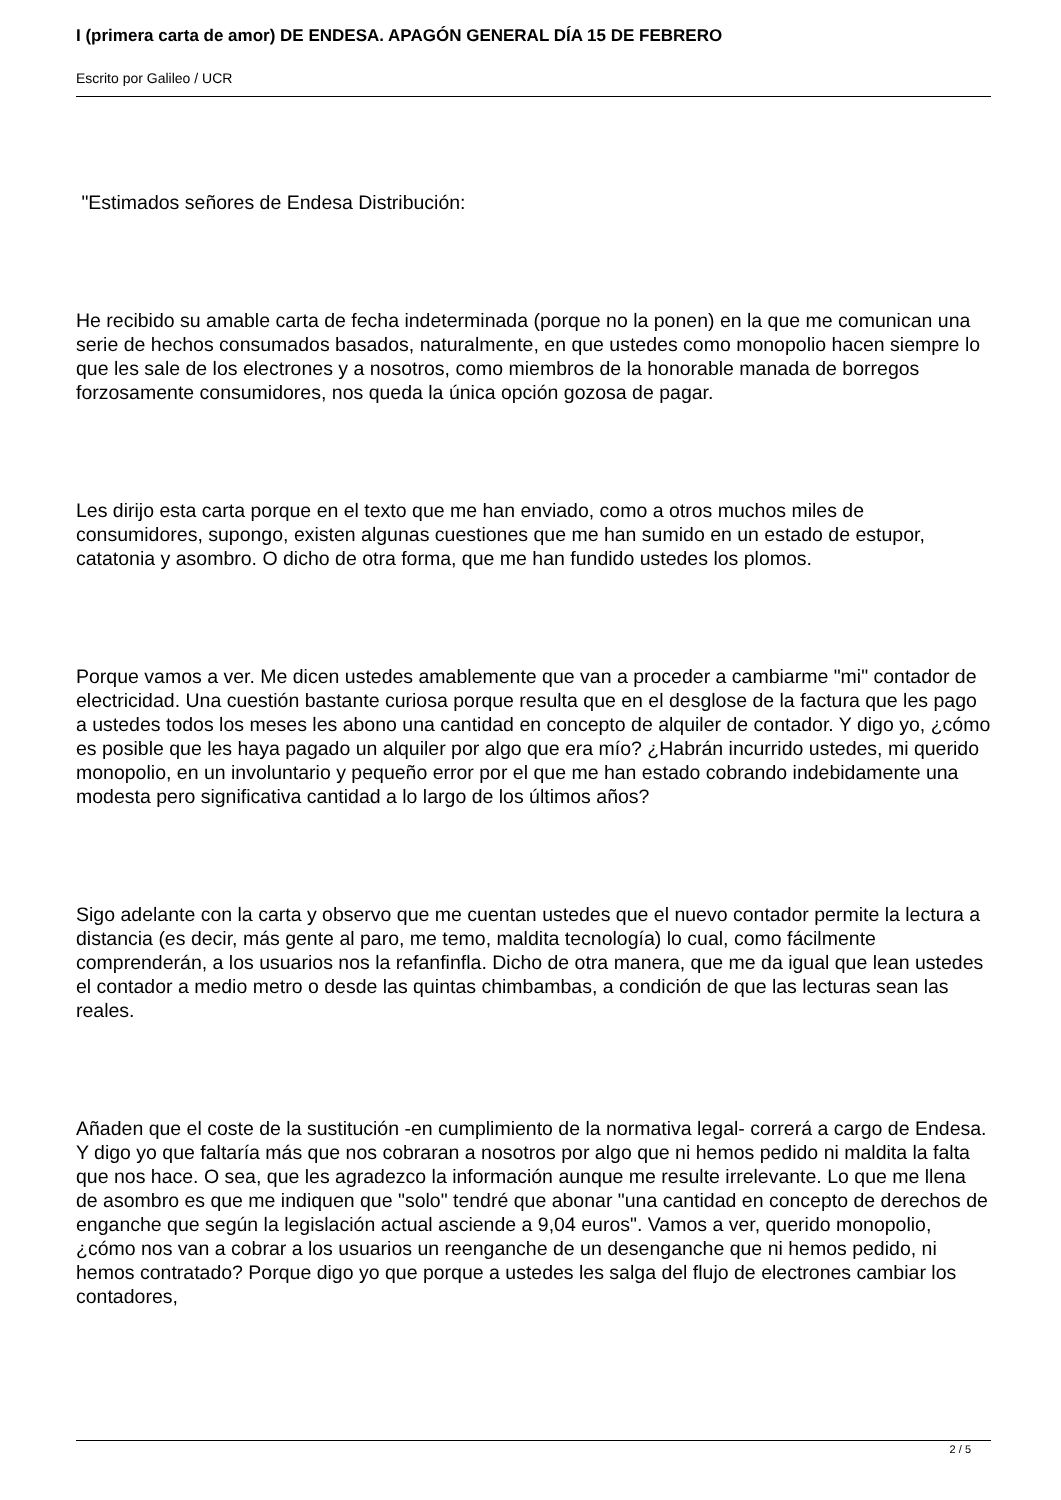I (primera carta de amor) DE ENDESA. APAGÓN GENERAL DÍA 15 DE FEBRERO
Escrito por Galileo / UCR
"Estimados señores de Endesa Distribución:
He recibido su amable carta de fecha indeterminada (porque no la ponen) en la que me comunican una serie de hechos consumados basados, naturalmente, en que ustedes como monopolio hacen siempre lo que les sale de los electrones y a nosotros, como miembros de la honorable manada de borregos forzosamente consumidores, nos queda la única opción gozosa de pagar.
Les dirijo esta carta porque en el texto que me han enviado, como a otros muchos miles de consumidores, supongo, existen algunas cuestiones que me han sumido en un estado de estupor, catatonia y asombro. O dicho de otra forma, que me han fundido ustedes los plomos.
Porque vamos a ver. Me dicen ustedes amablemente que van a proceder a cambiarme "mi" contador de electricidad. Una cuestión bastante curiosa porque resulta que en el desglose de la factura que les pago a ustedes todos los meses les abono una cantidad en concepto de alquiler de contador. Y digo yo, ¿cómo es posible que les haya pagado un alquiler por algo que era mío? ¿Habrán incurrido ustedes, mi querido monopolio, en un involuntario y pequeño error por el que me han estado cobrando indebidamente una modesta pero significativa cantidad a lo largo de los últimos años?
Sigo adelante con la carta y observo que me cuentan ustedes que el nuevo contador permite la lectura a distancia (es decir, más gente al paro, me temo, maldita tecnología) lo cual, como fácilmente comprenderán, a los usuarios nos la refanfinfla. Dicho de otra manera, que me da igual que lean ustedes el contador a medio metro o desde las quintas chimbambas, a condición de que las lecturas sean las reales.
Añaden que el coste de la sustitución -en cumplimiento de la normativa legal- correrá a cargo de Endesa. Y digo yo que faltaría más que nos cobraran a nosotros por algo que ni hemos pedido ni maldita la falta que nos hace. O sea, que les agradezco la información aunque me resulte irrelevante. Lo que me llena de asombro es que me indiquen que "solo" tendré que abonar "una cantidad en concepto de derechos de enganche que según la legislación actual asciende a 9,04 euros". Vamos a ver, querido monopolio, ¿cómo nos van a cobrar a los usuarios un reenganche de un desenganche que ni hemos pedido, ni hemos contratado? Porque digo yo que porque a ustedes les salga del flujo de electrones cambiar los contadores,
2 / 5